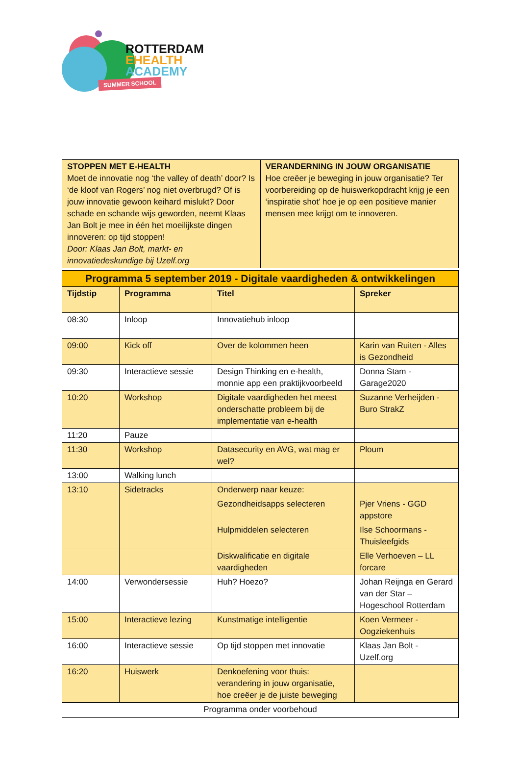ROTTERDAM
EHEALTH
ACADEMY
SUMMER SCHOOL
| STOPPEN MET E-HEALTH Moet de innovatie nog ‘the valley of death’ door? Is ‘de kloof van Rogers’ nog niet overbrugd? Of is jouw innovatie gewoon keihard mislukt? Door schade en schande wijs geworden, neemt Klaas Jan Bolt je mee in één het moeilijkste dingen innoveren: op tijd stoppen! Door: Klaas Jan Bolt, markt- en innovatiedeskundige bij Uzelf.org | VERANDERNING IN JOUW ORGANISATIE Hoe creëer je beweging in jouw organisatie? Ter voorbereiding op de huiswerkopdracht krijg je een ‘inspiratie shot’ hoe je op een positieve manier mensen mee krijgt om te innoveren. |
| Programma 5 september 2019 - Digitale vaardigheden & ontwikkelingen | | | |
| Tijdstip | Programma | Titel | Spreker |
| 08:30 | Inloop | Innovatiehub inloop | |
| 09:00 | Kick off | Over de kolommen heen | Karin van Ruiten - Alles is Gezondheid |
| 09:30 | Interactieve sessie | Design Thinking en e-health, monnie app een praktijkvoorbeeld | Donna Stam - Garage2020 |
| 10:20 | Workshop | Digitale vaardigheden het meest onderschatte probleem bij de implementatie van e-health | Suzanne Verheijden - Buro StrakZ |
| 11:20 | Pauze | | |
| 11:30 | Workshop | Datasecurity en AVG, wat mag er wel? | Ploum |
| 13:00 | Walking lunch | | |
| 13:10 | Sidetracks | Onderwerp naar keuze: | |
| | | Gezondheidsapps selecteren | Pjer Vriens - GGD appstore |
| | | Hulpmiddelen selecteren | Ilse Schoormans - Thuisleefgids |
| | | Diskwalificatie en digitale vaardigheden | Elle Verhoeven – LL forcare |
| 14:00 | Verwondersessie | Huh? Hoezo? | Johan Reijnga en Gerard van der Star – Hogeschool Rotterdam |
| 15:00 | Interactieve lezing | Kunstmatige intelligentie | Koen Vermeer - Oogziekenhuis |
| 16:00 | Interactieve sessie | Op tijd stoppen met innovatie | Klaas Jan Bolt - Uzelf.org |
| 16:20 | Huiswerk | Denkoefening voor thuis: verandering in jouw organisatie, hoe creëer je de juiste beweging | |
| Programma onder voorbehoud | | | |